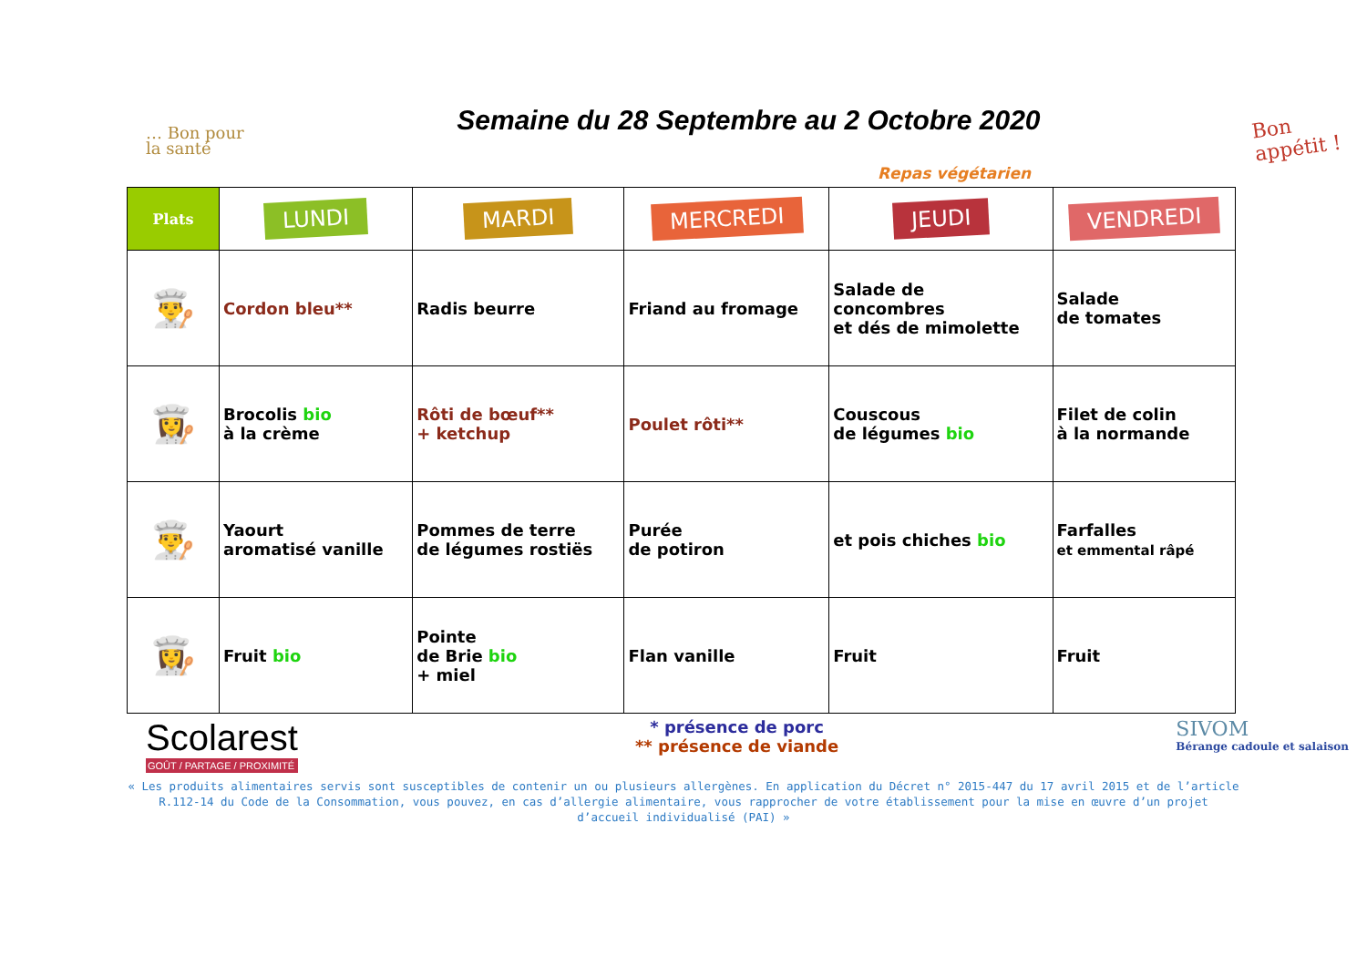… Bon pour
la santé
Semaine du 28 Septembre au 2 Octobre 2020
Bon
appétit !
Repas végétarien
| Plats | LUNDI | MARDI | MERCREDI | JEUDI | VENDREDI |
| --- | --- | --- | --- | --- | --- |
| 👨‍🍳 | Cordon bleu** | Radis beurre | Friand au fromage | Salade de concombres et dés de mimolette | Salade de tomates |
| 👩‍🍳 | Brocolis bio à la crème | Rôti de bœuf** + ketchup | Poulet rôti** | Couscous de légumes bio | Filet de colin à la normande |
| 👨‍🍳 | Yaourt aromatisé vanille | Pommes de terre de légumes rostiës | Purée de potiron | et pois chiches bio | Farfalles et emmental râpé |
| 👩‍🍳 | Fruit bio | Pointe de Brie bio + miel | Flan vanille | Fruit | Fruit |
Scolarest
GOÛT / PARTAGE / PROXIMITÉ
* présence de porc
** présence de viande
SIVOM
Bérange cadoule et salaison
« Les produits alimentaires servis sont susceptibles de contenir un ou plusieurs allergènes. En application du Décret n° 2015-447 du 17 avril 2015 et de l’article R.112-14 du Code de la Consommation, vous pouvez, en cas d’allergie alimentaire, vous rapprocher de votre établissement pour la mise en œuvre d’un projet d’accueil individualisé (PAI) »